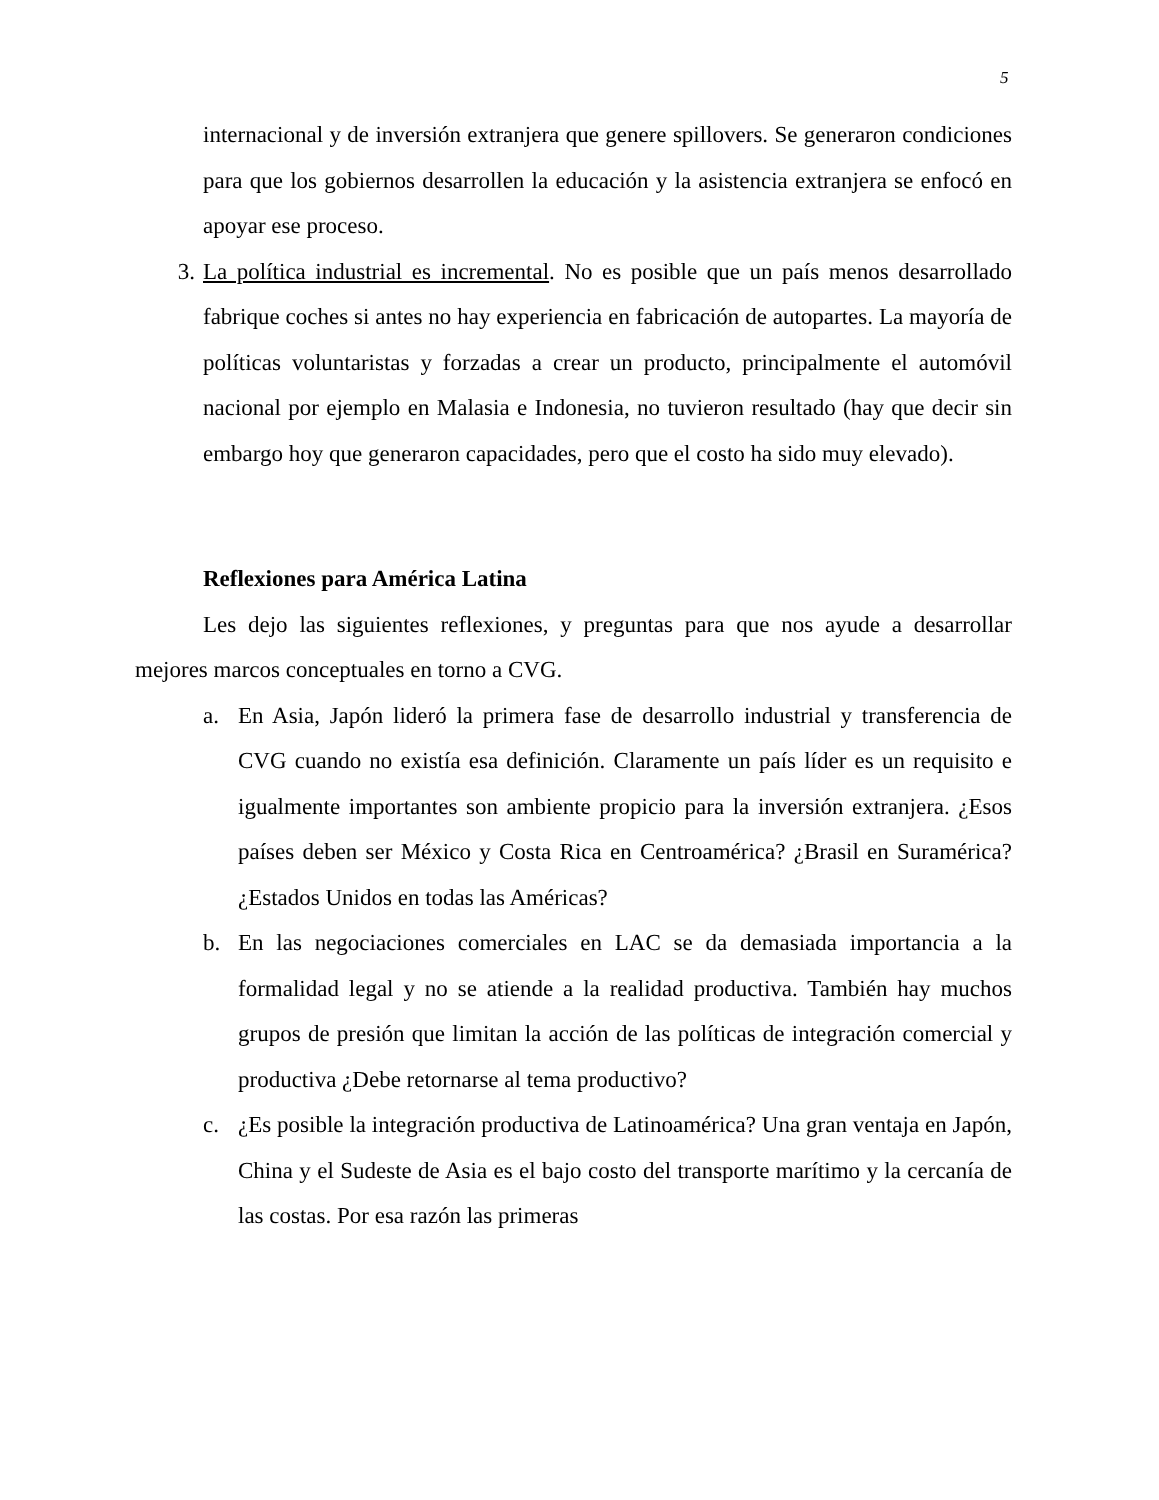5
internacional y de inversión extranjera que genere spillovers. Se generaron condiciones para que los gobiernos desarrollen la educación y la asistencia extranjera se enfocó en apoyar ese proceso.
3. La política industrial es incremental. No es posible que un país menos desarrollado fabrique coches si antes no hay experiencia en fabricación de autopartes. La mayoría de políticas voluntaristas y forzadas a crear un producto, principalmente el automóvil nacional por ejemplo en Malasia e Indonesia, no tuvieron resultado (hay que decir sin embargo hoy que generaron capacidades, pero que el costo ha sido muy elevado).
Reflexiones para América Latina
Les dejo las siguientes reflexiones, y preguntas para que nos ayude a desarrollar mejores marcos conceptuales en torno a CVG.
a. En Asia, Japón lideró la primera fase de desarrollo industrial y transferencia de CVG cuando no existía esa definición. Claramente un país líder es un requisito e igualmente importantes son ambiente propicio para la inversión extranjera. ¿Esos países deben ser México y Costa Rica en Centroamérica? ¿Brasil en Suramérica? ¿Estados Unidos en todas las Américas?
b. En las negociaciones comerciales en LAC se da demasiada importancia a la formalidad legal y no se atiende a la realidad productiva. También hay muchos grupos de presión que limitan la acción de las políticas de integración comercial y productiva ¿Debe retornarse al tema productivo?
c. ¿Es posible la integración productiva de Latinoamérica? Una gran ventaja en Japón, China y el Sudeste de Asia es el bajo costo del transporte marítimo y la cercanía de las costas. Por esa razón las primeras